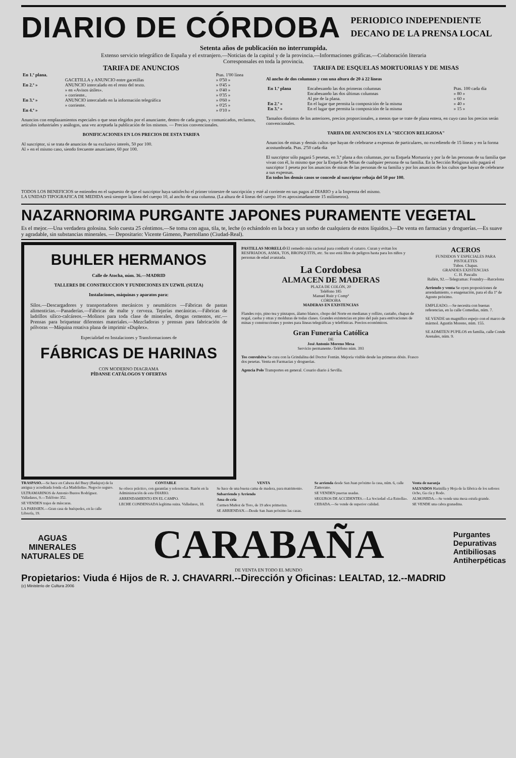DIARIO DE CÓRDOBA
PERIODICO INDEPENDIENTE
DECANO DE LA PRENSA LOCAL
Setenta años de publicación no interrumpida.
Extenso servicio telegráfico de España y el extranjero.—Noticias de la capital y de la provincia.—Informaciones gráficas.—Colaboración literaria
Corresponsales en toda la provincia.
TARIFA DE ANUNCIOS
| En 1.ª plana. | | Ptas. 1'00 línea |
| | GACETILLA y ANUNCIO entre gacetillas | » 0'50 » |
| En 2.ª » | ANUNCIO intercalado en el resto del texto. | » 0'45 » |
| | » en «Avisos útiles». | » 0'40 » |
| | » corriente.. | » 0'35 » |
| En 3.ª » | ANUNCIO intercalado en la información telegráfica | » 0'60 » |
| | » corriente. | » 0'25 » |
| En 4.ª » | | » 0'10 » |
Anuncios con emplazamientos especiales o que sean elegidos por el anunciante, dentro de cada grupo, y comunicados, reclamos, artículos industriales y análogos, una vez aceptada la publicación de los mismos. — Precios convencionales.
BONIFICACIONES EN LOS PRECIOS DE ESTA TARIFA
Al suscriptor, si se trata de anuncios de su exclusivo interés, 50 por 100.
Al » en el mismo caso, siendo frecuente anunciante, 60 por 100.
TARIFA DE ESQUELAS MORTUORIAS Y DE MISAS
Al ancho de dos columnas y con una altura de 20 á 22 líneas
| En 1.ª plana | Encabezando las dos primeras columnas | Ptas. 100 cada día |
| | Encabezando las dos últimas columnas | » 80 » |
| | Al pie de la plana. | » 60 » |
| En 2.ª » | En el lugar que permita la composición de la misma | » 40 » |
| En 3.ª » | En el lugar que permita la composición de la misma | » 15 » |
Tamaños distintos de los anteriores, precios proporcionales, a menos que se trate de plana entera, en cuyo caso los precios serán convencionales.
TARIFA DE ANUNCIOS EN LA "SECCION RELIGIOSA"
Anuncios de misas y demás cultos que hayan de celebrarse a expensas de particulares, no excediendo de 15 líneas y en la forma acostumbrada. Ptas. 2'50 cada día
El suscriptor sólo pagará 5 pesetas, en 3.ª plana a dos columnas, por su Esquela Mortuoria y por la de las personas de su familia que vivan con él, lo mismo que por la Esquela de Misas de cualquier persona de su familia. En la Sección Religiosa sólo pagará el suscriptor 1 peseta por los anuncios de misas de las personas de su familia y por los anuncios de los cultos que hayan de celebrarse a sus expensas.
En todos los demás casos se concede al suscriptor rebaja del 50 por 100.
TODOS LOS BENEFICIOS se entienden en el supuesto de que el suscriptor haya satisfecho el primer trimestre de suscripción y esté al corriente en sus pagos al DIARIO y a la Imprenta del mismo.
LA UNIDAD TIPOGRAFICA DE MEDIDA será siempre la línea del cuerpo 10, al ancho de una columna. (La altura de 4 líneas del cuerpo 10 es aproximadamente 15 milímetros).
NAZARNORIMA PURGANTE JAPONES PURAMENTE VEGETAL
Es el mejor.—Una verdadera golosina. Solo cuesta 25 céntimos.—Se toma con agua, tila, te, leche (o echándolo en la boca y un sorbo de cualquiera de estos líquidos.)—De venta en farmacias y droguerías.—Es suave y agradable, sin substancias minerales. — Depositario: Vicente Gimeno, Puertollano (Ciudad-Real).
BUHLER HERMANOS
Calle de Atocha, núm. 36.—MADRID
TALLERES DE CONSTRUCCION Y FUNDICIONES EN UZWIL (SUIZA)
Instalaciones, máquinas y aparatos para:
Silos.—Descargadores y transportadores mecánicos y neumáticos —Fábricas de pastas alimenticias.—Panaderías.—Fábricas de malte y cerveza. Tejerías mecánicas.—Fábricas de ladrillos silico-calcáreos.—Molinos para toda clase de minerales, drogas cementos, etc.—Prensas para briquetear diferentes materiales.—Mezcladoras y prensas para fabricación de pólvoras —Máquina rotativa plana de imprimir «Duplex».
Especialidad en Instalaciones y Transformaciones de
FÁBRICAS DE HARINAS
CON MODERNO DIAGRAMA
PÍDANSE CATÁLOGOS Y OFERTAS
PASTILLAS MORELLÓ El remedio más racional para combatir el catarro. Curan y evitan los RESFRIADOS, ASMA, TOS, BRONQUITIS, etc. Su uso está libre de peligros hasta para los niños y personas de edad avanzada.
La Cordobesa
ALMACEN DE MADERAS
PLAZA DE COLÓN, 20
Teléfono 185
Manuel Ruiz y Compª
CÓRDOBA
MADERAS EN EXISTENCIAS
Flandes rojo, pino tea y pinzapos, álamo blanco, chopo del Norte en medianas y rollizo, castaño, chapas de nogal, caoba y otras y molduras de todas clases. Grandes existencias en pino del país para entivaciones de minas y construcciones y postes para líneas telegráficas y telefónicas. Precios económicos.
Gran Funeraria Católica
DE
José Antonio Moreno Mesa
Servicio permanente.-Teléfono núm. 393
Tos convulsiva Se cura con la Grindalina del Doctor Fontán. Mejoría visible desde las primeras dósis. Frasco dos pesetas. Venta en Farmacias y droguerías.
Agencia Polo Transportes en general. Cosario diario á Sevilla.
ACEROS
FUNDIDOS Y ESPECIALES PARA PISTOLETES
Tubos. Chapas.
GRANDES EXISTENCIAS
C. H. Pascalis
Ballén, 92.—Telegramas: Foundry—Barcelona
Arriendo y venta Se oyen proposiciones de arrendamiento, o enagenación, para el día 1º de Agosto próximo.
EMPLEADO.—Se necesita con buenas referencias, en la calle Comedias, núm. 7.
SE VENDE un magnífico espejo con el marco de mármol. Agustín Moreno, núm. 155.
SE ADMITEN PUPILOS en familia, calle Conde Arenales, núm. 9.
TRASPASO.—Se hace en Cabeza del Buey (Badajoz) de la antigua y acreditada fonda «La Madrileña». Negocio seguro.
ULTRAMARINOS de Antonio Bustos Rodríguez. Valladares, 9.—Teléfono 352.
SE VENDEN trajes de máscaras.
LA PARISIEN.—Gran casa de huéspedes, en la calle Librería, 19.
CONTABLE
Se ofrece práctico, con garantías y referencias. Razón en la Administración de este DIARIO.
ARRENDAMIENTO EN EL CAMPO.
LECHE CONDENSADA legítima suiza. Valladares, 18.
VENTA
Se hace de una buena cama de madera, para matrimonio.
Subarriendo y Arriendo
Ama de cría
Carmen Muñoz de Toro, de 19 años primeriza.
SE ARRIENDAN.—Desde San Juan próximo las casas.
Se arrienda desde San Juan próximo la casa, núm. 6, calle Zamorano.
SE VENDEN puertas usadas.
SEGUROS DE ACCIDENTES.—La Sociedad «La Estrella».
CEBADA.—Se vende de superior calidad.
Venta de naranja
SALVADOS Harinilla y Hoja de la fábrica de los señores Ocho, Ga cía y Rodo.
ALMONEDA.—Se vende una mesa estufa grande.
SE VENDE una cabra granadina.
AGUAS
MINERALES
NATURALES DE
CARABAÑA
DE VENTA EN TODO EL MUNDO
Purgantes
Depurativas
Antibiliosas
Antiherpéticas
Propietarios: Viuda é Hijos de R. J. CHAVARRI.--Dirección y Oficinas: LEALTAD, 12.--MADRID
(c) Ministerio de Cultura 2006